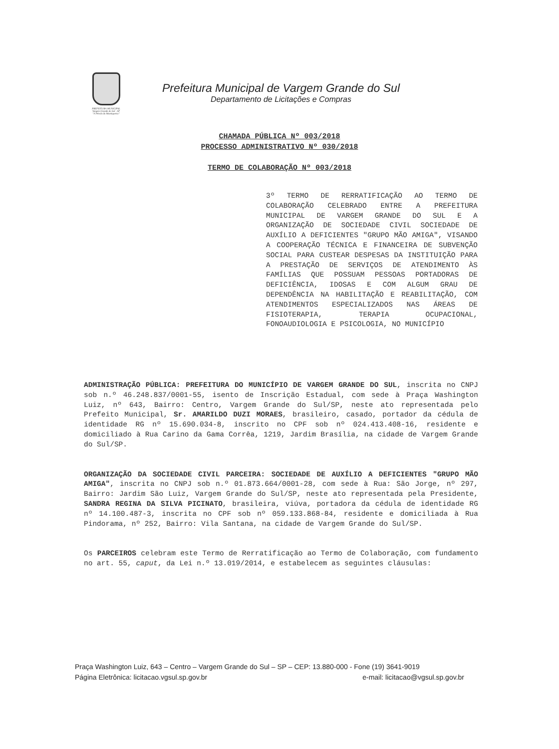PREFEITURA MUNICIPAL
Vargem Grande do Sul - SP
"A Pérola da Mantiqueira"
Prefeitura Municipal de Vargem Grande do Sul
Departamento de Licitações e Compras
CHAMADA PÚBLICA Nº 003/2018
PROCESSO ADMINISTRATIVO Nº 030/2018
TERMO DE COLABORAÇÃO Nº 003/2018
3º TERMO DE RERRATIFICAÇÃO AO TERMO DE COLABORAÇÃO CELEBRADO ENTRE A PREFEITURA MUNICIPAL DE VARGEM GRANDE DO SUL E A ORGANIZAÇÃO DE SOCIEDADE CIVIL SOCIEDADE DE AUXÍLIO A DEFICIENTES "GRUPO MÃO AMIGA", VISANDO A COOPERAÇÃO TÉCNICA E FINANCEIRA DE SUBVENÇÃO SOCIAL PARA CUSTEAR DESPESAS DA INSTITUIÇÃO PARA A PRESTAÇÃO DE SERVIÇOS DE ATENDIMENTO ÀS FAMÍLIAS QUE POSSUAM PESSOAS PORTADORAS DE DEFICIÊNCIA, IDOSAS E COM ALGUM GRAU DE DEPENDÊNCIA NA HABILITAÇÃO E REABILITAÇÃO, COM ATENDIMENTOS ESPECIALIZADOS NAS ÁREAS DE FISIOTERAPIA, TERAPIA OCUPACIONAL, FONOAUDIOLOGIA E PSICOLOGIA, NO MUNICÍPIO
ADMINISTRAÇÃO PÚBLICA: PREFEITURA DO MUNICÍPIO DE VARGEM GRANDE DO SUL, inscrita no CNPJ sob n.º 46.248.837/0001-55, isento de Inscrição Estadual, com sede à Praça Washington Luiz, nº 643, Bairro: Centro, Vargem Grande do Sul/SP, neste ato representada pelo Prefeito Municipal, Sr. AMARILDO DUZI MORAES, brasileiro, casado, portador da cédula de identidade RG nº 15.690.034-8, inscrito no CPF sob nº 024.413.408-16, residente e domiciliado à Rua Carino da Gama Corrêa, 1219, Jardim Brasília, na cidade de Vargem Grande do Sul/SP.
ORGANIZAÇÃO DA SOCIEDADE CIVIL PARCEIRA: SOCIEDADE DE AUXÍLIO A DEFICIENTES "GRUPO MÃO AMIGA", inscrita no CNPJ sob n.º 01.873.664/0001-28, com sede à Rua: São Jorge, nº 297, Bairro: Jardim São Luiz, Vargem Grande do Sul/SP, neste ato representada pela Presidente, SANDRA REGINA DA SILVA PICINATO, brasileira, viúva, portadora da cédula de identidade RG nº 14.100.487-3, inscrita no CPF sob nº 059.133.868-84, residente e domiciliada à Rua Pindorama, nº 252, Bairro: Vila Santana, na cidade de Vargem Grande do Sul/SP.
Os PARCEIROS celebram este Termo de Rerratificação ao Termo de Colaboração, com fundamento no art. 55, caput, da Lei n.º 13.019/2014, e estabelecem as seguintes cláusulas:
Praça Washington Luiz, 643 – Centro – Vargem Grande do Sul – SP – CEP: 13.880-000 - Fone (19) 3641-9019
Página Eletrônica: licitacao.vgsul.sp.gov.br e-mail: licitacao@vgsul.sp.gov.br